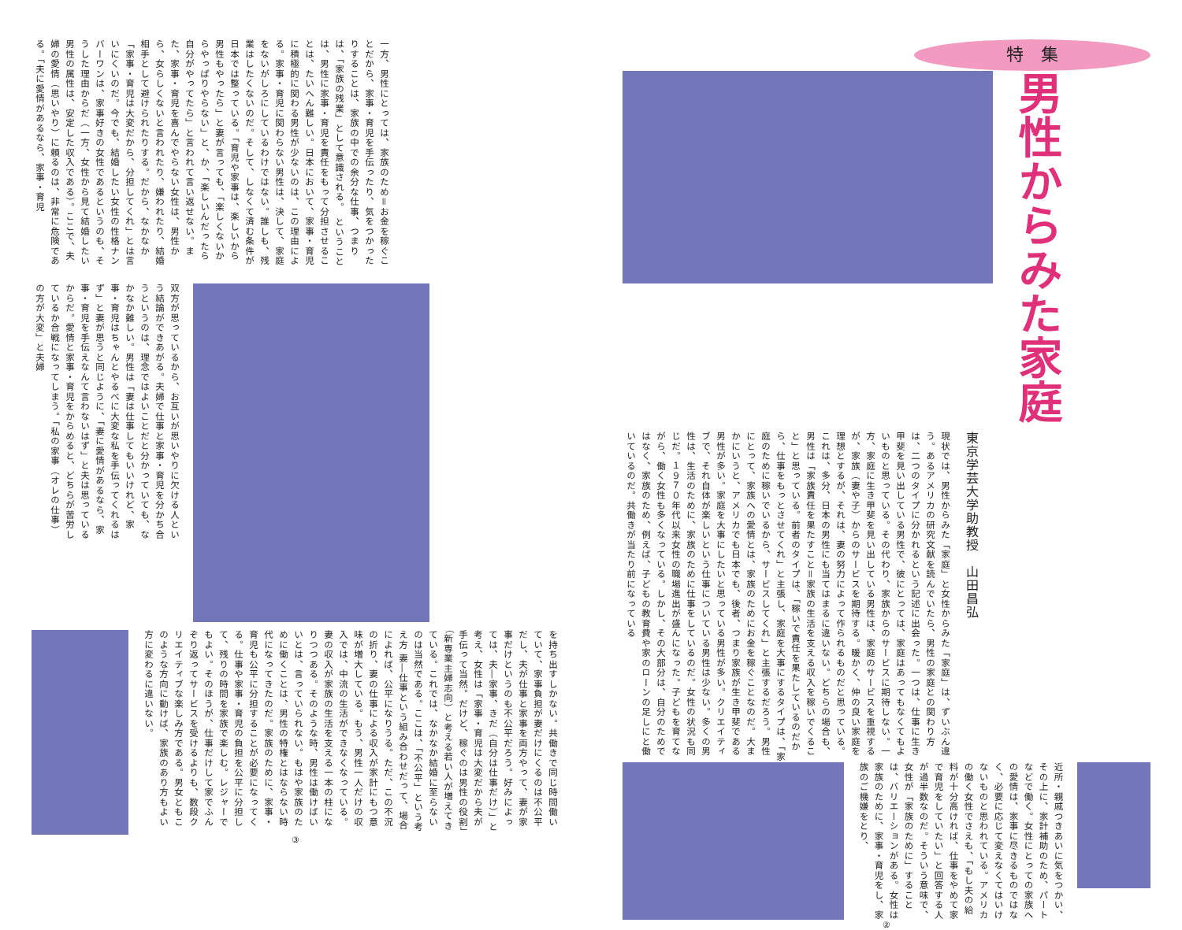一方、男性にとっては、家族のため＝お金を稼ぐことだから、家事・育児を手伝ったり、気をつかったりすることは、家族の中での余分な仕事、つまりは、「家族の残業」として意識される。　ということは、男性に家事・育児を責任をもって分担させることは、たいへん難しい。日本において、家事・育児に積極的に関わる男性が少ないのは、この理由による。家事・育児に関わらない男性は、決して、家庭をないがしろにしているわけではない。誰しも、残業はしたくないのだ。そして、しなくて済む条件が日本では整っている。「育児や家事は、楽しいから男性もやったら」と妻が言っても、「楽しくないからやっぱりやらない」と、か、「楽しいんだったら自分がやってたら」と言われて言い返せない。また、家事・育児を喜んでやらない女性は、男性から、女らしくないと言われたり、嫌われたり、結婚相手として避けられたりする。だから、なかなか「家事・育児は大変だから、分担してくれ」とは言いにくいのだ。今でも、結婚したい女性の性格ナンバーワンは、家事好きの女性であるというのも、そうした理由からだ（一方、女性から見て結婚したい男性の属性は、安定した収入である）。ここで、夫婦の愛情（思いやり）に頼るのは、非常に危険である。「夫に愛情があるなら、家事・育児
双方が思っているから、お互いが思いやりに欠ける人という結論ができあがる。夫婦で仕事と家事・育児を分かち合うというのは、理念ではよいことだと分かっていても、なかなか難しい。男性は「妻は仕事してもいいけれど、家事・育児はちゃんとやるべに大変な私を手伝ってくれるはず」と妻が思うと同じように、「妻に愛情があるなら、家事・育児を手伝えなんて言わないはず」と夫は思っているからだ。愛情と家事・育児をからめると、どちらが苦労しているか合戦になってしまう。「私の家事（オレの仕事）の方が大変」と夫婦
を持ち出すしかない。共働きで同じ時間働いていて、家事負担が妻だけにくるのは不公平だし、夫が仕事と家事を両方やって、妻が家事だけというのも不公平だろう。好みによっては、夫―家事、きだ（自分は仕事だけ）」と考え、女性は「家事・育児は大変だから夫が手伝って当然。だけど、稼ぐのは男性の役割」（新専業主婦志向）と考える若い人が増えてきている。これでは、なかなか結婚に至らないのは当然である。ここは、「不公平」という考え方 妻―仕事という組み合わせだって、場合によれば、公平になりうる。ただ、この不況の折り、妻の仕事による収入が家計にもつ意味が増大している。もう、男性一人だけの収入では、中流の生活ができなくなっている。妻の収入が家族の生活を支える一本の柱になりつつある。そのような時、男性は働けばいいとは、言っていられない。もはや家族のために働くことは、男性の特権とはならない時代になってきたのだ。家族のために、家事・育児も公平に分担することが必要になってくる。仕事や家事・育児の負担を公平に分担して、残りの時間を家族で楽しむ。レジャーでもよい。そのほうが、仕事だけして家でふんぞり返ってサービスを受けるよりも、数段クリエイティブな楽しみ方である。男女ともこのような方向に動けば、家族のあり方もよい方に変わるに違いない。
③
特　集
男性からみた家庭
現状では、男性からみた「家庭」と女性からみた「家庭」は、ずいぶん違う。あるアメリカの研究文献を読んでいたら、男性の家庭との関わり方は、二つのタイプに分かれるという記述に出会った。一つは、仕事に生き甲斐を見い出している男性で、彼にとっては、家庭はあってもなくてもよいものと思っている。その代わり、家族からのサービスに期待しない。一方、家庭に生き甲斐を見い出している男性は、家庭のサービスを重視するが、家族（妻や子）からのサービスを期待する。暖かく、仲の良い家庭を理想とするが、それは、妻の努力によって作られるものだと思っている。これは、多分、日本の男性にも当てはまるに違いない。どちらの場合も、男性は「家族責任を果たすこと＝家族の生活を支える収入を稼いでくること」と思っている。前者のタイプは、「稼いで責任を果たしているのだから、仕事をもっとさせてくれ」と主張し、家庭を大事にするタイプは、「家庭のために稼いでいるから、サービスしてくれ」と主張するだろう。男性にとって、家族への愛情とは、家族のためにお金を稼ぐことなのだ。大まかにいうと、アメリカでも日本でも、後者、つまり家族が生き甲斐である男性が多い。家庭を大事にしたいと思っている男性が多い。クリエイティブで、それ自体が楽しいという仕事についている男性は少ない。多くの男性は、生活のために、家族のために仕事をしているのだ。女性の状況も同じだ。１９７０年代以来女性の職場進出が盛んになった。子どもを育てながら、働く女性も多くなっている。しかし、その大部分は、自分のためではなく、家族のため、例えば、子どもの教育費や家のローンの足しにと働いているのだ。共働きが当たり前になっている
東京学芸大学助教授　山田昌弘
近所・親戚つきあいに気をつかい、その上に、家計補助のため、パートなどで働く。女性にとっての家族への愛情は、家事に尽きるものではなく、必要に応じて変えなくてはいけないものと思われている。アメリカの働く女性でさえも、「もし夫の給料が十分高ければ、仕事をやめて家で育児をしていたい」と回答する人が過半数なのだ。そういう意味で、女性が「家族のために」することは、バリエーションがある。女性は家族のために、家事・育児をし、家族のご機嫌をとり、
②